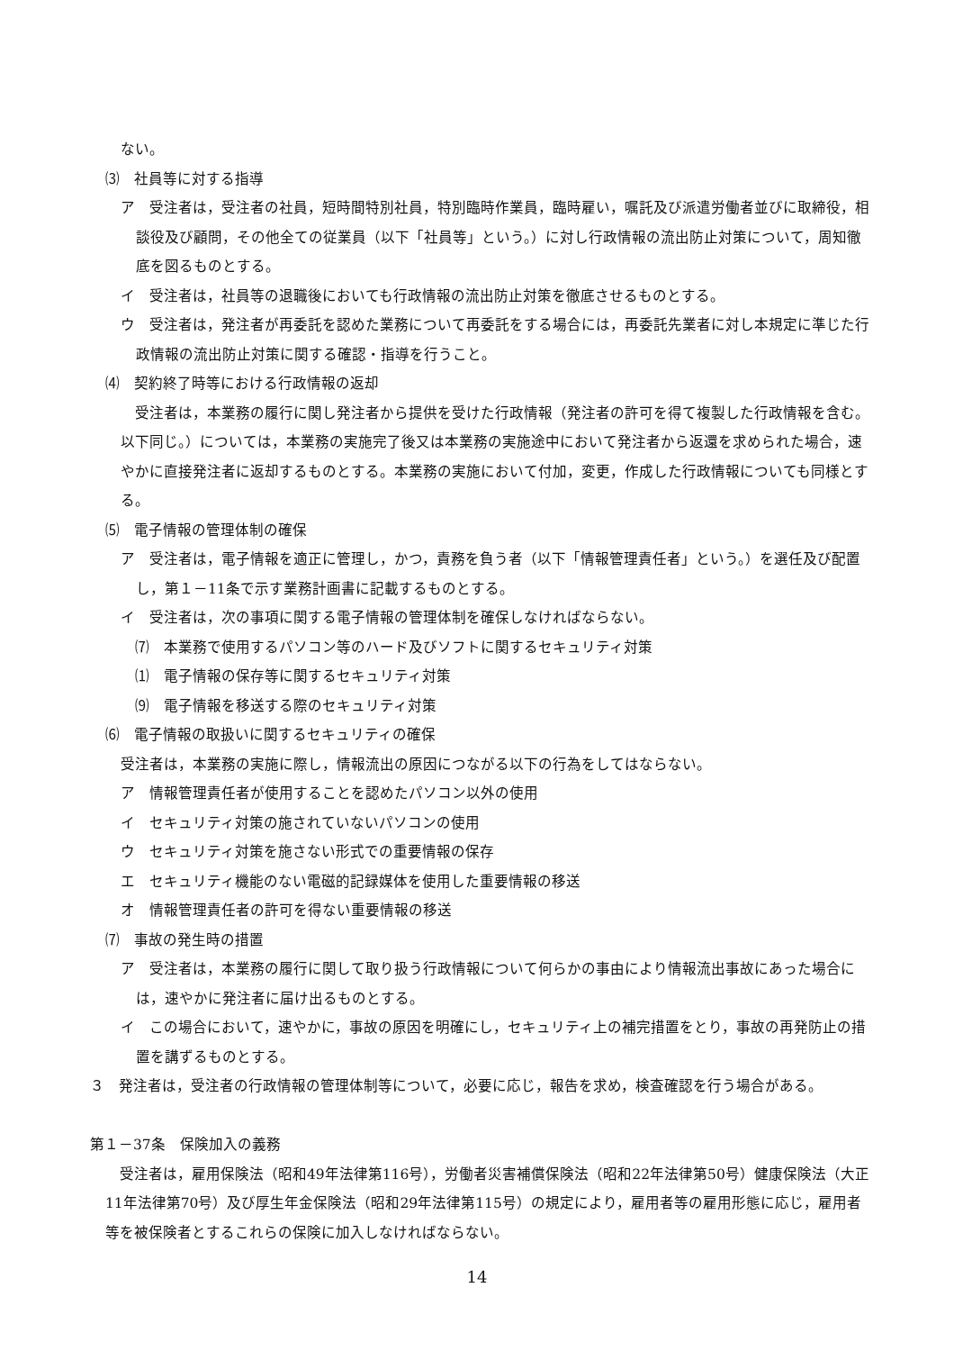ない。
⑶　社員等に対する指導
ア　受注者は，受注者の社員，短時間特別社員，特別臨時作業員，臨時雇い，嘱託及び派遣労働者並びに取締役，相談役及び顧問，その他全ての従業員（以下「社員等」という。）に対し行政情報の流出防止対策について，周知徹底を図るものとする。
イ　受注者は，社員等の退職後においても行政情報の流出防止対策を徹底させるものとする。
ウ　受注者は，発注者が再委託を認めた業務について再委託をする場合には，再委託先業者に対し本規定に準じた行政情報の流出防止対策に関する確認・指導を行うこと。
⑷　契約終了時等における行政情報の返却
　受注者は，本業務の履行に関し発注者から提供を受けた行政情報（発注者の許可を得て複製した行政情報を含む。以下同じ。）については，本業務の実施完了後又は本業務の実施途中において発注者から返還を求められた場合，速やかに直接発注者に返却するものとする。本業務の実施において付加，変更，作成した行政情報についても同様とする。
⑸　電子情報の管理体制の確保
ア　受注者は，電子情報を適正に管理し，かつ，責務を負う者（以下「情報管理責任者」という。）を選任及び配置し，第１－11条で示す業務計画書に記載するものとする。
イ　受注者は，次の事項に関する電子情報の管理体制を確保しなければならない。
⑺　本業務で使用するパソコン等のハード及びソフトに関するセキュリティ対策
⑴　電子情報の保存等に関するセキュリティ対策
⑼　電子情報を移送する際のセキュリティ対策
⑹　電子情報の取扱いに関するセキュリティの確保
受注者は，本業務の実施に際し，情報流出の原因につながる以下の行為をしてはならない。
ア　情報管理責任者が使用することを認めたパソコン以外の使用
イ　セキュリティ対策の施されていないパソコンの使用
ウ　セキュリティ対策を施さない形式での重要情報の保存
エ　セキュリティ機能のない電磁的記録媒体を使用した重要情報の移送
オ　情報管理責任者の許可を得ない重要情報の移送
⑺　事故の発生時の措置
ア　受注者は，本業務の履行に関して取り扱う行政情報について何らかの事由により情報流出事故にあった場合には，速やかに発注者に届け出るものとする。
イ　この場合において，速やかに，事故の原因を明確にし，セキュリティ上の補完措置をとり，事故の再発防止の措置を講ずるものとする。
３　発注者は，受注者の行政情報の管理体制等について，必要に応じ，報告を求め，検査確認を行う場合がある。
第１－37条　保険加入の義務
　受注者は，雇用保険法（昭和49年法律第116号），労働者災害補償保険法（昭和22年法律第50号）健康保険法（大正11年法律第70号）及び厚生年金保険法（昭和29年法律第115号）の規定により，雇用者等の雇用形態に応じ，雇用者等を被保険者とするこれらの保険に加入しなければならない。
14